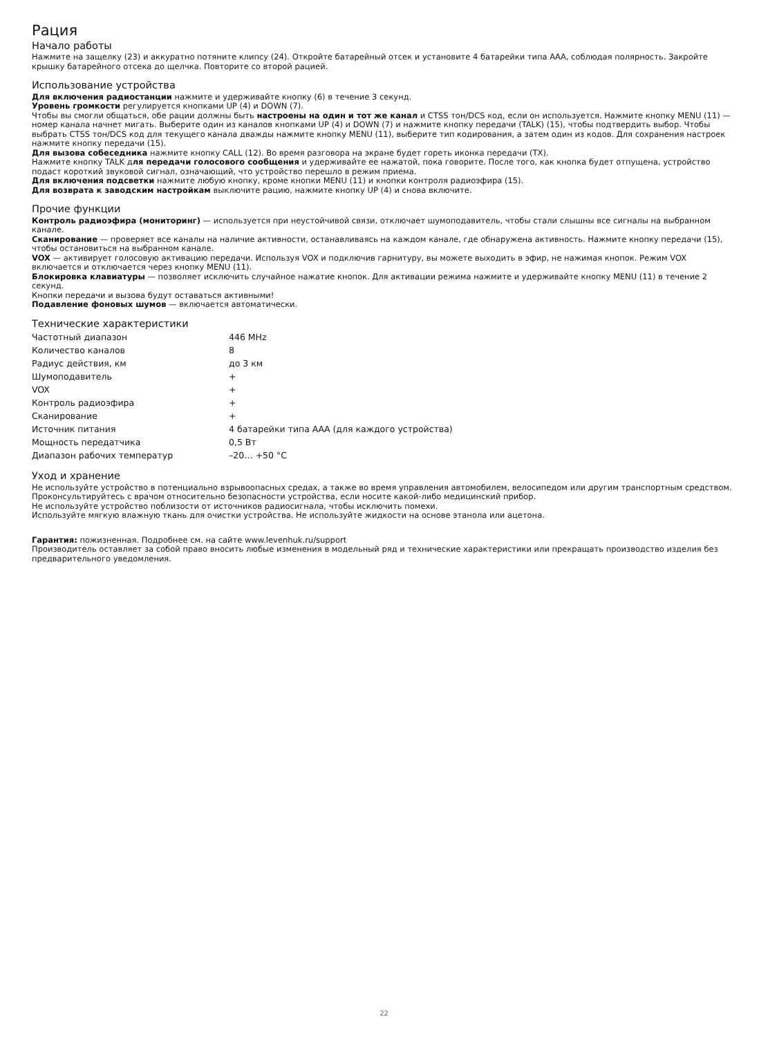Рация
Начало работы
Нажмите на защелку (23) и аккуратно потяните клипсу (24). Откройте батарейный отсек и установите 4 батарейки типа ААА, соблюдая полярность. Закройте крышку батарейного отсека до щелчка. Повторите со второй рацией.
Использование устройства
Для включения радиостанции нажмите и удерживайте кнопку (6) в течение 3 секунд.
Уровень громкости регулируется кнопками UP (4) и DOWN (7).
Чтобы вы смогли общаться, обе рации должны быть настроены на один и тот же канал и CTSS тон/DCS код, если он используется. Нажмите кнопку MENU (11) — номер канала начнет мигать. Выберите один из каналов кнопками UP (4) и DOWN (7) и нажмите кнопку передачи (TALK) (15), чтобы подтвердить выбор. Чтобы выбрать CTSS тон/DCS код для текущего канала дважды нажмите кнопку MENU (11), выберите тип кодирования, а затем один из кодов. Для сохранения настроек нажмите кнопку передачи (15).
Для вызова собеседника нажмите кнопку CALL (12). Во время разговора на экране будет гореть иконка передачи (TX).
Нажмите кнопку TALK для передачи голосового сообщения и удерживайте ее нажатой, пока говорите. После того, как кнопка будет отпущена, устройство подаст короткий звуковой сигнал, означающий, что устройство перешло в режим приема.
Для включения подсветки нажмите любую кнопку, кроме кнопки MENU (11) и кнопки контроля радиоэфира (15).
Для возврата к заводским настройкам выключите рацию, нажмите кнопку UP (4) и снова включите.
Прочие функции
Контроль радиоэфира (мониторинг) — используется при неустойчивой связи, отключает шумоподавитель, чтобы стали слышны все сигналы на выбранном канале.
Сканирование — проверяет все каналы на наличие активности, останавливаясь на каждом канале, где обнаружена активность. Нажмите кнопку передачи (15), чтобы остановиться на выбранном канале.
VOX — активирует голосовую активацию передачи. Используя VOX и подключив гарнитуру, вы можете выходить в эфир, не нажимая кнопок. Режим VOX включается и отключается через кнопку MENU (11).
Блокировка клавиатуры — позволяет исключить случайное нажатие кнопок. Для активации режима нажмите и удерживайте кнопку MENU (11) в течение 2 секунд.
Кнопки передачи и вызова будут оставаться активными!
Подавление фоновых шумов — включается автоматически.
Технические характеристики
| Частотный диапазон | 446 MHz |
| Количество каналов | 8 |
| Радиус действия, км | до 3 км |
| Шумоподавитель | + |
| VOX | + |
| Контроль радиоэфира | + |
| Сканирование | + |
| Источник питания | 4 батарейки типа ААА (для каждого устройства) |
| Мощность передатчика | 0,5 Вт |
| Диапазон рабочих температур | –20… +50 °C |
Уход и хранение
Не используйте устройство в потенциально взрывоопасных средах, а также во время управления автомобилем, велосипедом или другим транспортным средством.
Проконсультируйтесь с врачом относительно безопасности устройства, если носите какой-либо медицинский прибор.
Не используйте устройство поблизости от источников радиосигнала, чтобы исключить помехи.
Используйте мягкую влажную ткань для очистки устройства. Не используйте жидкости на основе этанола или ацетона.
Гарантия: пожизненная. Подробнее см. на сайте www.levenhuk.ru/support
Производитель оставляет за собой право вносить любые изменения в модельный ряд и технические характеристики или прекращать производство изделия без предварительного уведомления.
22